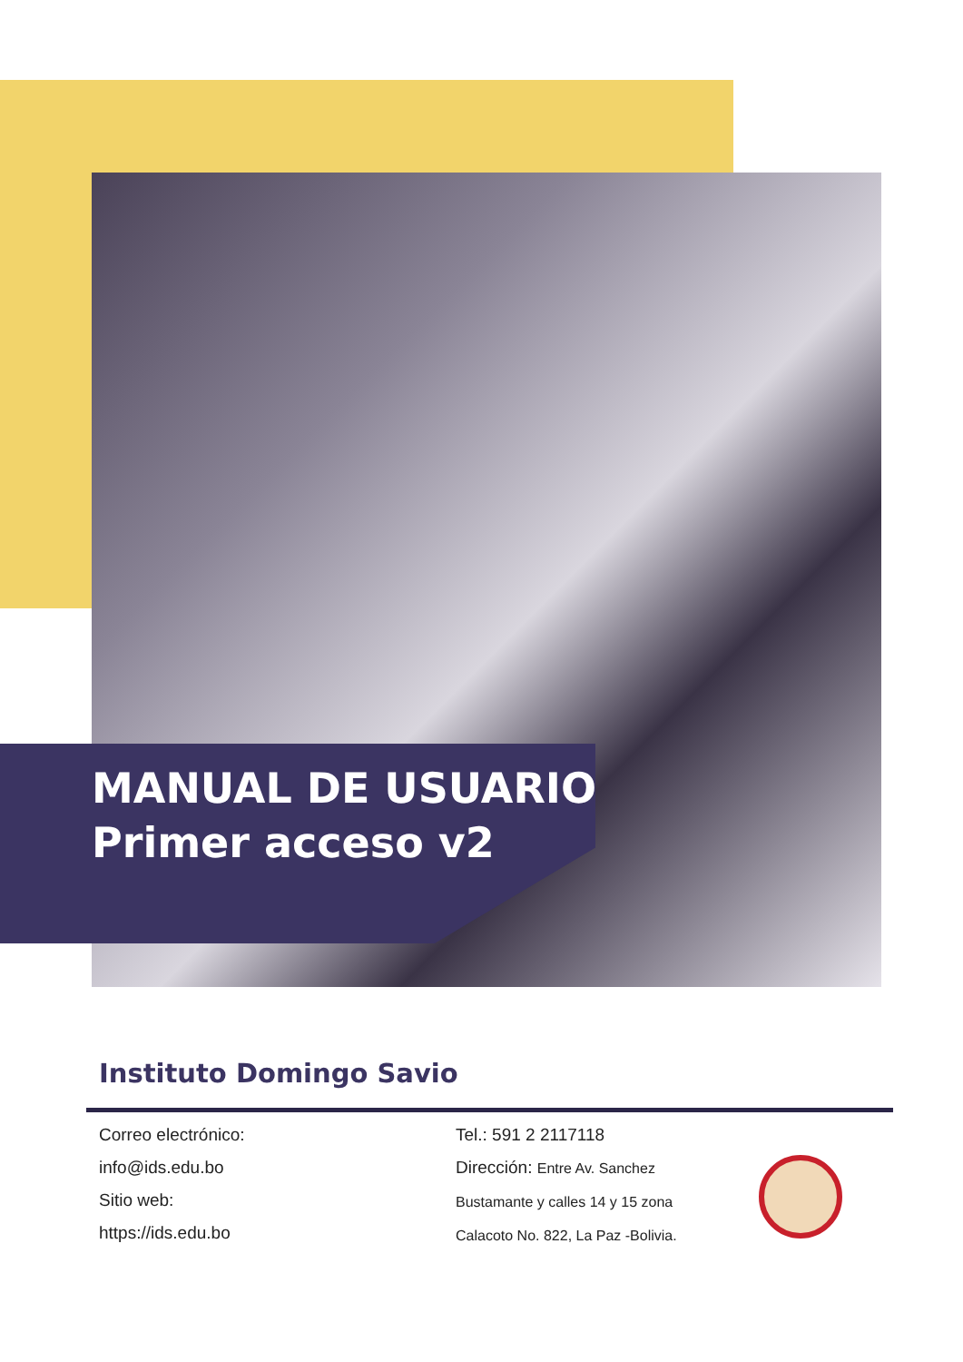MANUAL DE USUARIO
Primer acceso v2
Instituto Domingo Savio
Correo electrónico:
info@ids.edu.bo
Sitio web:
https://ids.edu.bo
Tel.: 591 2 2117118
Dirección: Entre Av. Sanchez Bustamante y calles 14 y 15 zona Calacoto No. 822, La Paz -Bolivia.